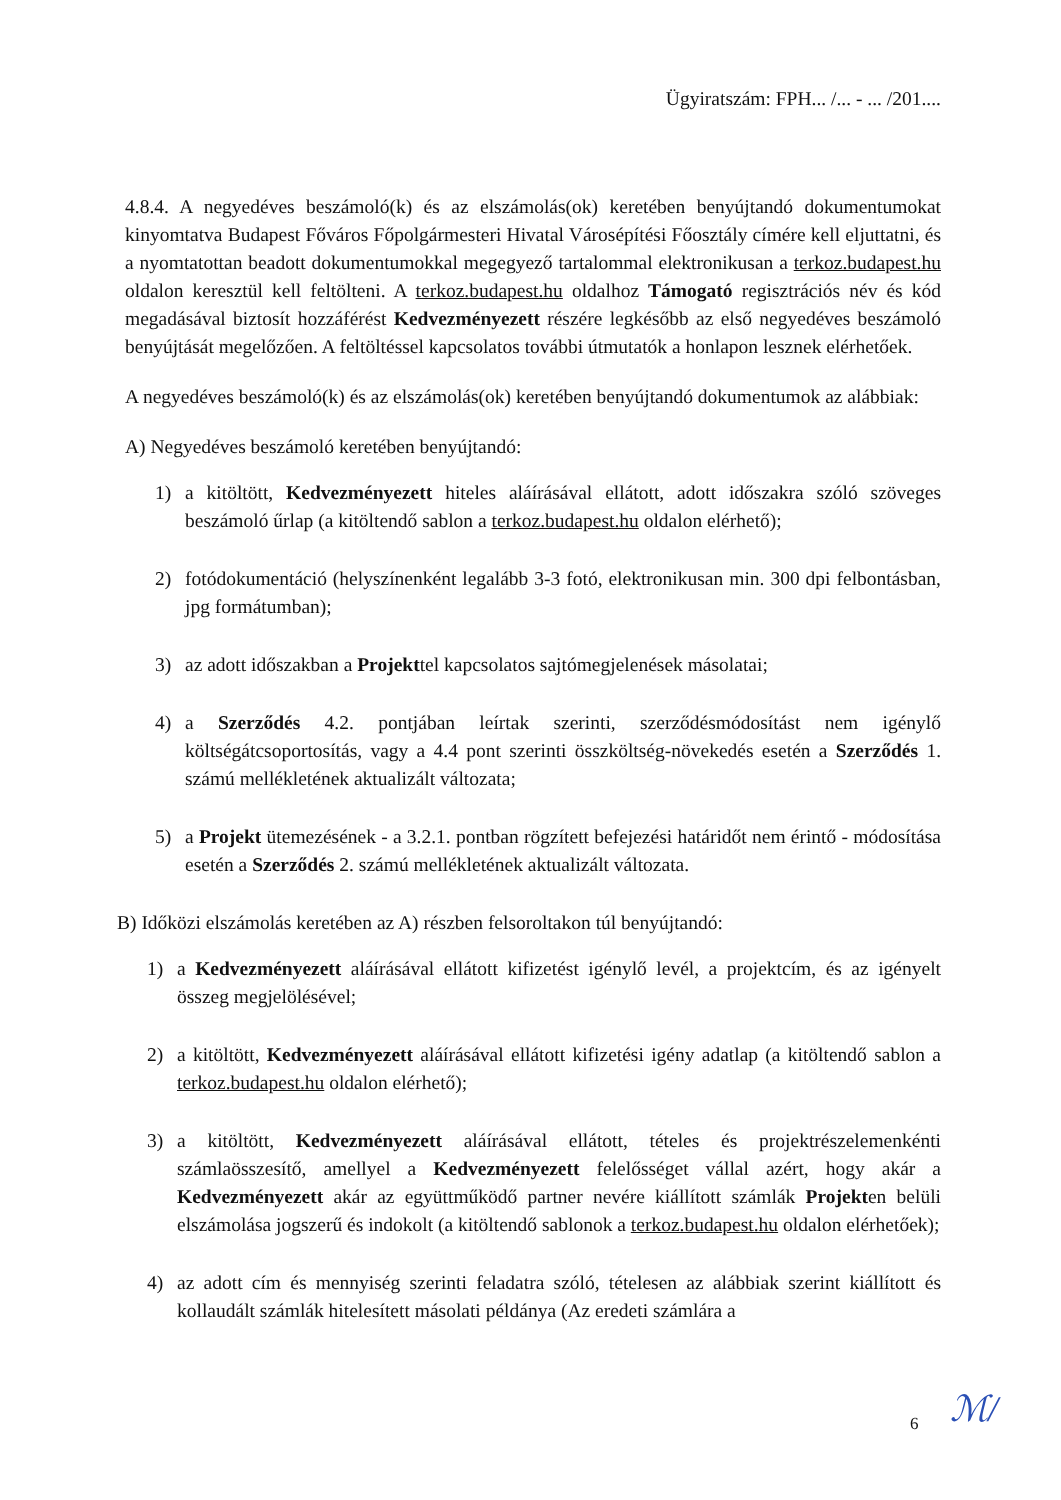Ügyiratszám: FPH... /... - ... /201....
4.8.4. A negyedéves beszámoló(k) és az elszámolás(ok) keretében benyújtandó dokumentumokat kinyomtatva Budapest Főváros Főpolgármesteri Hivatal Városépítési Főosztály címére kell eljuttatni, és a nyomtatottan beadott dokumentumokkal megegyező tartalommal elektronikusan a terkoz.budapest.hu oldalon keresztül kell feltölteni. A terkoz.budapest.hu oldalhoz Támogató regisztrációs név és kód megadásával biztosít hozzáférést Kedvezményezett részére legkésőbb az első negyedéves beszámoló benyújtását megelőzően. A feltöltéssel kapcsolatos további útmutatók a honlapon lesznek elérhetőek.
A negyedéves beszámoló(k) és az elszámolás(ok) keretében benyújtandó dokumentumok az alábbiak:
A) Negyedéves beszámoló keretében benyújtandó:
1) a kitöltött, Kedvezményezett hiteles aláírásával ellátott, adott időszakra szóló szöveges beszámoló űrlap (a kitöltendő sablon a terkoz.budapest.hu oldalon elérhető);
2) fotódokumentáció (helyszínenként legalább 3-3 fotó, elektronikusan min. 300 dpi felbontásban, jpg formátumban);
3) az adott időszakban a Projekttel kapcsolatos sajtómegjelenések másolatai;
4) a Szerződés 4.2. pontjában leírtak szerinti, szerződésmódosítást nem igénylő költségátcsoportosítás, vagy a 4.4 pont szerinti összköltség-növekedés esetén a Szerződés 1. számú mellékletének aktualizált változata;
5) a Projekt ütemezésének - a 3.2.1. pontban rögzített befejezési határidőt nem érintő - módosítása esetén a Szerződés 2. számú mellékletének aktualizált változata.
B) Időközi elszámolás keretében az A) részben felsoroltakon túl benyújtandó:
1) a Kedvezményezett aláírásával ellátott kifizetést igénylő levél, a projektcím, és az igényelt összeg megjelölésével;
2) a kitöltött, Kedvezményezett aláírásával ellátott kifizetési igény adatlap (a kitöltendő sablon a terkoz.budapest.hu oldalon elérhető);
3) a kitöltött, Kedvezményezett aláírásával ellátott, tételes és projektrészelemenkénti számlaösszesítő, amellyel a Kedvezményezett felelősséget vállal azért, hogy akár a Kedvezményezett akár az együttműködő partner nevére kiállított számlák Projekten belüli elszámolása jogszerű és indokolt (a kitöltendő sablonok a terkoz.budapest.hu oldalon elérhetőek);
4) az adott cím és mennyiség szerinti feladatra szóló, tételesen az alábbiak szerint kiállított és kollaudált számlák hitelesített másolati példánya (Az eredeti számlára a
6 ℳ/